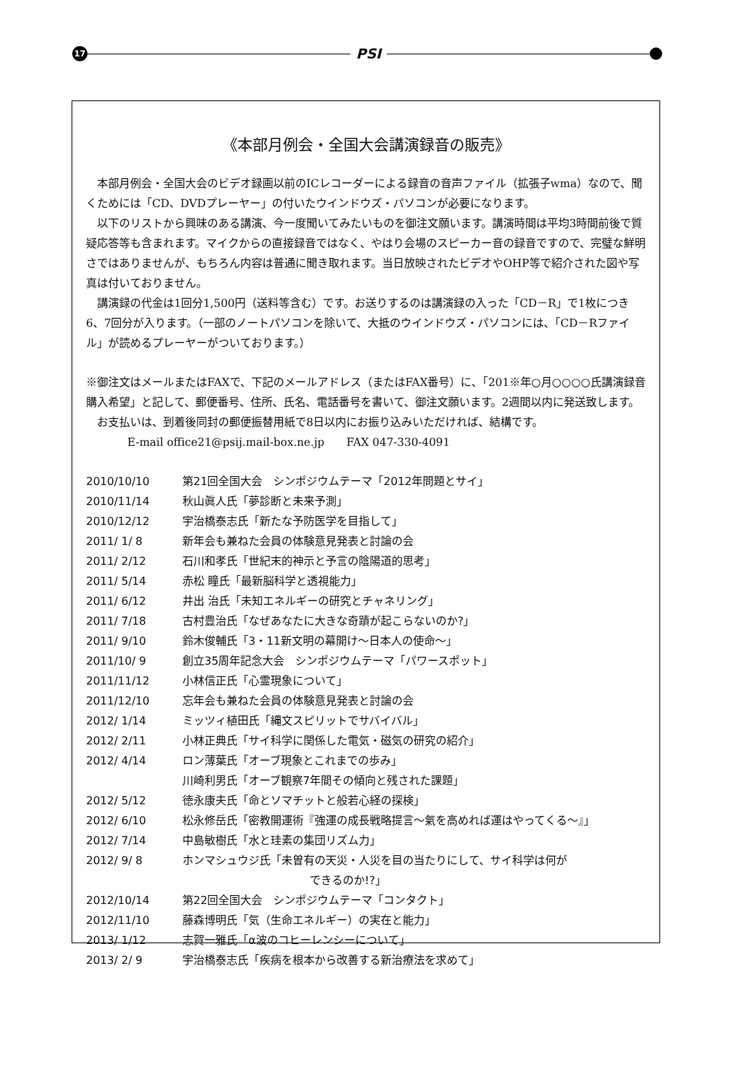17
PSI
《本部月例会・全国大会講演録音の販売》
本部月例会・全国大会のビデオ録画以前のICレコーダーによる録音の音声ファイル（拡張子wma）なので、聞くためには「CD、DVDプレーヤー」の付いたウインドウズ・パソコンが必要になります。
以下のリストから興味のある講演、今一度聞いてみたいものを御注文願います。講演時間は平均3時間前後で質疑応答等も含まれます。マイクからの直接録音ではなく、やはり会場のスピーカー音の録音ですので、完璧な鮮明さではありませんが、もちろん内容は普通に聞き取れます。当日放映されたビデオやOHP等で紹介された図や写真は付いておりません。
講演録の代金は1回分1,500円（送料等含む）です。お送りするのは講演録の入った「CD－R」で1枚につき6、7回分が入ります。（一部のノートパソコンを除いて、大抵のウインドウズ・パソコンには、「CD－Rファイル」が読めるプレーヤーがついております。）
※御注文はメールまたはFAXで、下記のメールアドレス（またはFAX番号）に、「201※年○月○○○○氏講演録音購入希望」と記して、郵便番号、住所、氏名、電話番号を書いて、御注文願います。2週間以内に発送致します。
お支払いは、到着後同封の郵便振替用紙で8日以内にお振り込みいただければ、結構です。
E-mail office21@psij.mail-box.ne.jp　　FAX 047-330-4091
2010/10/10 第21回全国大会　シンポジウムテーマ「2012年問題とサイ」
2010/11/14 秋山眞人氏「夢診断と未来予測」
2010/12/12 宇治橋泰志氏「新たな予防医学を目指して」
2011/ 1/ 8 新年会も兼ねた会員の体験意見発表と討論の会
2011/ 2/12 石川和孝氏「世紀末的神示と予言の陰陽道的思考」
2011/ 5/14 赤松 瞳氏「最新脳科学と透視能力」
2011/ 6/12 井出 治氏「未知エネルギーの研究とチャネリング」
2011/ 7/18 古村豊治氏「なぜあなたに大きな奇蹟が起こらないのか?」
2011/ 9/10 鈴木俊輔氏「3・11新文明の幕開け～日本人の使命～」
2011/10/ 9 創立35周年記念大会　シンポジウムテーマ「パワースポット」
2011/11/12 小林信正氏「心霊現象について」
2011/12/10 忘年会も兼ねた会員の体験意見発表と討論の会
2012/ 1/14 ミッツィ植田氏「縄文スピリットでサバイバル」
2012/ 2/11 小林正典氏「サイ科学に関係した電気・磁気の研究の紹介」
2012/ 4/14 ロン薄葉氏「オーブ現象とこれまでの歩み」
川崎利男氏「オーブ観察7年間その傾向と残された課題」
2012/ 5/12 徳永康夫氏「命とソマチットと般若心経の探検」
2012/ 6/10 松永修岳氏「密教開運術『強運の成長戦略提言～氣を高めれば運はやってくる～』」
2012/ 7/14 中島敏樹氏「水と珪素の集団リズム力」
2012/ 9/ 8 ホンマシュウジ氏「未曽有の天災・人災を目の当たりにして、サイ科学は何が
できるのか!?」
2012/10/14 第22回全国大会　シンポジウムテーマ「コンタクト」
2012/11/10 藤森博明氏「気（生命エネルギー）の実在と能力」
2013/ 1/12 志賀一雅氏「α波のコヒーレンシーについて」
2013/ 2/ 9 宇治橋泰志氏「疾病を根本から改善する新治療法を求めて」